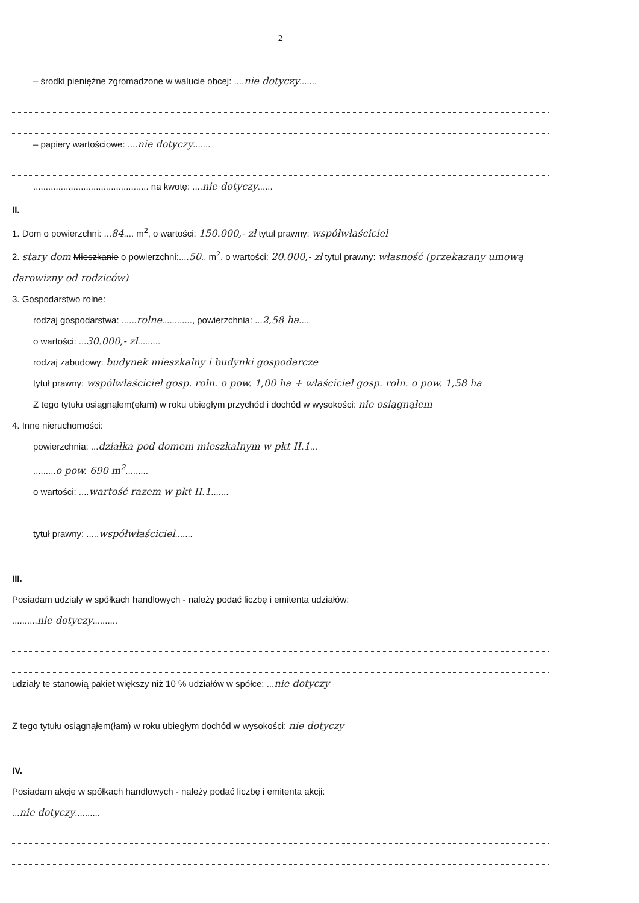2
– środki pieniężne zgromadzone w walucie obcej: ....nie dotyczy.......
– papiery wartościowe: ....nie dotyczy.......
.............................................. na kwotę: ....nie dotyczy......
II.
1. Dom o powierzchni: ...84.... m<sup>2</sup>, o wartości: 150.000,- zł tytuł prawny: współwłaściciel
2. stary dom Mieszkanie o powierzchni:....50.. m<sup>2</sup>, o wartości: 20.000,- zł tytuł prawny: własność (przekazany umową darowizny od rodziców)
3. Gospodarstwo rolne:
rodzaj gospodarstwa: ......rolne............, powierzchnia: ...2,58 ha....
o wartości: ...30.000,- zł.........
rodzaj zabudowy: budynek mieszkalny i budynki gospodarcze
tytuł prawny: współwłaściciel gosp. roln. o pow. 1,00 ha + właściciel gosp. roln. o pow. 1,58 ha
Z tego tytułu osiągnąłem(ęłam) w roku ubiegłym przychód i dochód w wysokości: nie osiągnąłem
4. Inne nieruchomości:
powierzchnia: ...działka pod domem mieszkalnym w pkt II.1...
.........o pow. 690 m<sup>2</sup>.........
o wartości: ....wartość razem w pkt II.1.......
tytuł prawny: .....współwłaściciel.......
III.
Posiadam udziały w spółkach handlowych - należy podać liczbę i emitenta udziałów:
..........nie dotyczy..........
udziały te stanowią pakiet większy niż 10 % udziałów w spółce: ...nie dotyczy
Z tego tytułu osiągnąłem(łam) w roku ubiegłym dochód w wysokości: nie dotyczy
IV.
Posiadam akcje w spółkach handlowych - należy podać liczbę i emitenta akcji:
...nie dotyczy..........